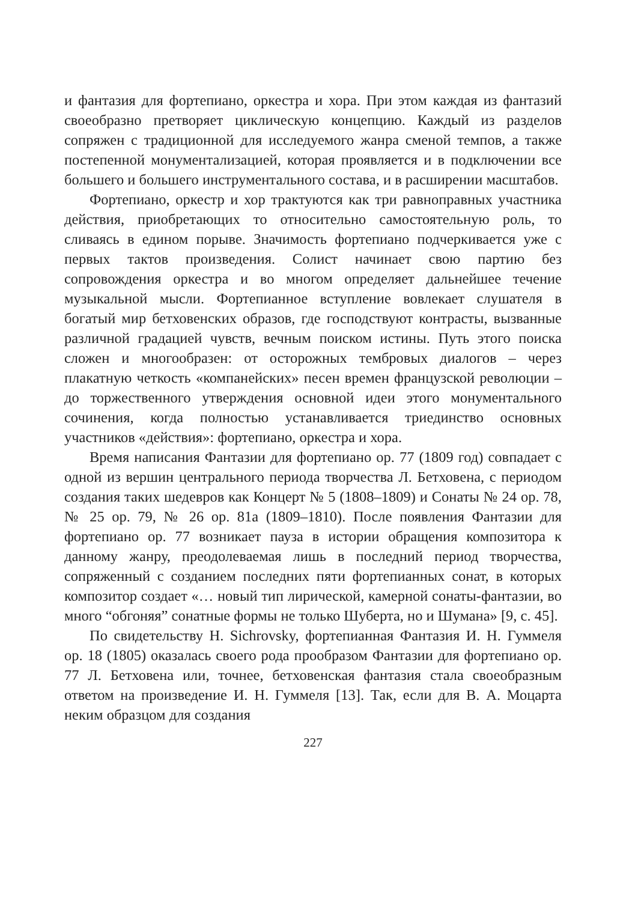и фантазия для фортепиано, оркестра и хора. При этом каждая из фантазий своеобразно претворяет циклическую концепцию. Каждый из разделов сопряжен с традиционной для исследуемого жанра сменой темпов, а также постепенной монументализацией, которая проявляется и в подключении все большего и большего инструментального состава, и в расширении масштабов.
Фортепиано, оркестр и хор трактуются как три равноправных участника действия, приобретающих то относительно самостоятельную роль, то сливаясь в едином порыве. Значимость фортепиано подчеркивается уже с первых тактов произведения. Солист начинает свою партию без сопровождения оркестра и во многом определяет дальнейшее течение музыкальной мысли. Фортепианное вступление вовлекает слушателя в богатый мир бетховенских образов, где господствуют контрасты, вызванные различной градацией чувств, вечным поиском истины. Путь этого поиска сложен и многообразен: от осторожных тембровых диалогов – через плакатную четкость «компанейских» песен времен французской революции – до торжественного утверждения основной идеи этого монументального сочинения, когда полностью устанавливается триединство основных участников «действия»: фортепиано, оркестра и хора.
Время написания Фантазии для фортепиано op. 77 (1809 год) совпадает с одной из вершин центрального периода творчества Л. Бетховена, с периодом создания таких шедевров как Концерт № 5 (1808–1809) и Сонаты № 24 op. 78, № 25 op. 79, № 26 op. 81a (1809–1810). После появления Фантазии для фортепиано op. 77 возникает пауза в истории обращения композитора к данному жанру, преодолеваемая лишь в последний период творчества, сопряженный с созданием последних пяти фортепианных сонат, в которых композитор создает «… новый тип лирической, камерной сонаты-фантазии, во много “обгоняя” сонатные формы не только Шуберта, но и Шумана» [9, с. 45].
По свидетельству H. Sichrovsky, фортепианная Фантазия И. Н. Гуммеля op. 18 (1805) оказалась своего рода прообразом Фантазии для фортепиано op. 77 Л. Бетховена или, точнее, бетховенская фантазия стала своеобразным ответом на произведение И. Н. Гуммеля [13]. Так, если для В. А. Моцарта неким образцом для создания
227